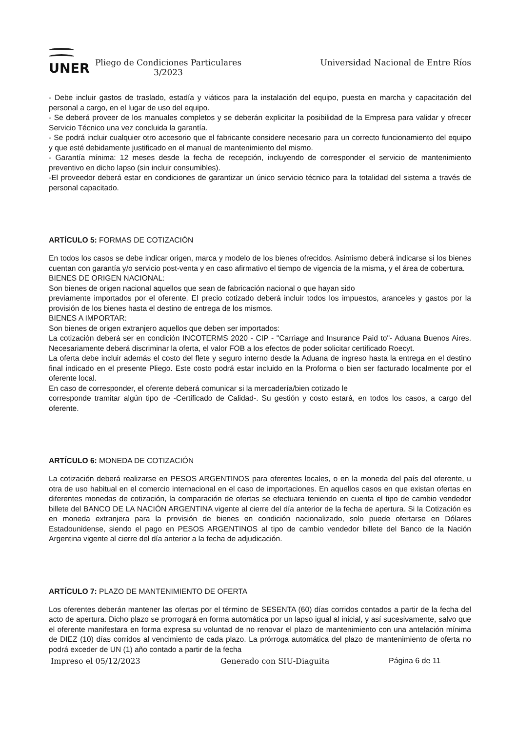UNER
Pliego de Condiciones Particulares
3/2023
Universidad Nacional de Entre Ríos
- Debe incluir gastos de traslado, estadía y viáticos para la instalación del equipo, puesta en marcha y capacitación del personal a cargo, en el lugar de uso del equipo.
- Se deberá proveer de los manuales completos y se deberán explicitar la posibilidad de la Empresa para validar y ofrecer Servicio Técnico una vez concluida la garantía.
- Se podrá incluir cualquier otro accesorio que el fabricante considere necesario para un correcto funcionamiento del equipo y que esté debidamente justificado en el manual de mantenimiento del mismo.
- Garantía mínima: 12 meses desde la fecha de recepción, incluyendo de corresponder el servicio de mantenimiento preventivo en dicho lapso (sin incluir consumibles).
-El proveedor deberá estar en condiciones de garantizar un único servicio técnico para la totalidad del sistema a través de personal capacitado.
ARTÍCULO 5: FORMAS DE COTIZACIÓN
En todos los casos se debe indicar origen, marca y modelo de los bienes ofrecidos. Asimismo deberá indicarse si los bienes cuentan con garantía y/o servicio post-venta y en caso afirmativo el tiempo de vigencia de la misma, y el área de cobertura.
BIENES DE ORIGEN NACIONAL:
Son bienes de origen nacional aquellos que sean de fabricación nacional o que hayan sido
previamente importados por el oferente. El precio cotizado deberá incluir todos los impuestos, aranceles y gastos por la provisión de los bienes hasta el destino de entrega de los mismos.
BIENES A IMPORTAR:
Son bienes de origen extranjero aquellos que deben ser importados:
La cotización deberá ser en condición INCOTERMS 2020 - CIP - "Carriage and Insurance Paid to"- Aduana Buenos Aires. Necesariamente deberá discriminar la oferta, el valor FOB a los efectos de poder solicitar certificado Roecyt.
La oferta debe incluir además el costo del flete y seguro interno desde la Aduana de ingreso hasta la entrega en el destino final indicado en el presente Pliego. Este costo podrá estar incluido en la Proforma o bien ser facturado localmente por el oferente local.
En caso de corresponder, el oferente deberá comunicar si la mercadería/bien cotizado le
corresponde tramitar algún tipo de -Certificado de Calidad-. Su gestión y costo estará, en todos los casos, a cargo del oferente.
ARTÍCULO 6: MONEDA DE COTIZACIÓN
La cotización deberá realizarse en PESOS ARGENTINOS para oferentes locales, o en la moneda del país del oferente, u otra de uso habitual en el comercio internacional en el caso de importaciones. En aquellos casos en que existan ofertas en diferentes monedas de cotización, la comparación de ofertas se efectuara teniendo en cuenta el tipo de cambio vendedor billete del BANCO DE LA NACIÓN ARGENTINA vigente al cierre del día anterior de la fecha de apertura. Si la Cotización es en moneda extranjera para la provisión de bienes en condición nacionalizado, solo puede ofertarse en Dólares Estadounidense, siendo el pago en PESOS ARGENTINOS al tipo de cambio vendedor billete del Banco de la Nación Argentina vigente al cierre del día anterior a la fecha de adjudicación.
ARTÍCULO 7: PLAZO DE MANTENIMIENTO DE OFERTA
Los oferentes deberán mantener las ofertas por el término de SESENTA (60) días corridos contados a partir de la fecha del acto de apertura. Dicho plazo se prorrogará en forma automática por un lapso igual al inicial, y así sucesivamente, salvo que el oferente manifestara en forma expresa su voluntad de no renovar el plazo de mantenimiento con una antelación mínima de DIEZ (10) días corridos al vencimiento de cada plazo. La prórroga automática del plazo de mantenimiento de oferta no podrá exceder de UN (1) año contado a partir de la fecha
Impreso el 05/12/2023 Generado con SIU-Diaguita Página 6 de 11